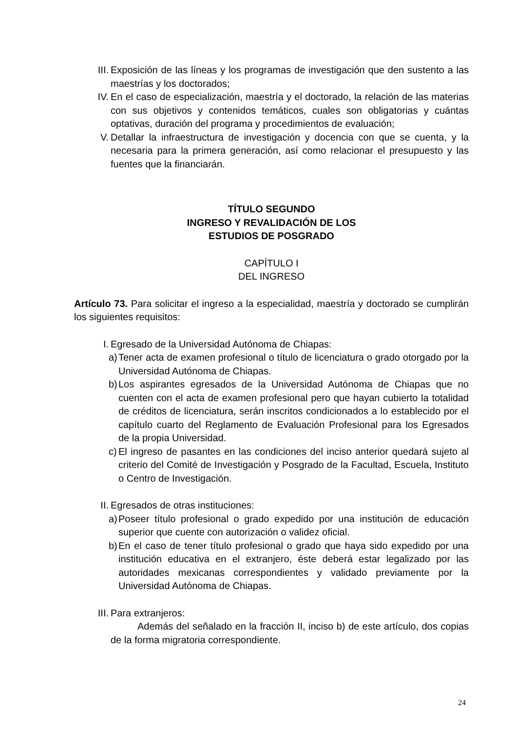III. Exposición de las líneas y los programas de investigación que den sustento a las maestrías y los doctorados;
IV. En el caso de especialización, maestría y el doctorado, la relación de las materias con sus objetivos y contenidos temáticos, cuales son obligatorias y cuántas optativas, duración del programa y procedimientos de evaluación;
V. Detallar la infraestructura de investigación y docencia con que se cuenta, y la necesaria para la primera generación, así como relacionar el presupuesto y las fuentes que la financiarán.
TÍTULO SEGUNDO
INGRESO Y REVALIDACIÓN DE LOS
ESTUDIOS DE POSGRADO
CAPÍTULO I
DEL INGRESO
Artículo 73. Para solicitar el ingreso a la especialidad, maestría y doctorado se cumplirán los siguientes requisitos:
I. Egresado de la Universidad Autónoma de Chiapas:
a) Tener acta de examen profesional o título de licenciatura o grado otorgado por la Universidad Autónoma de Chiapas.
b) Los aspirantes egresados de la Universidad Autónoma de Chiapas que no cuenten con el acta de examen profesional pero que hayan cubierto la totalidad de créditos de licenciatura, serán inscritos condicionados a lo establecido por el capítulo cuarto del Reglamento de Evaluación Profesional para los Egresados de la propia Universidad.
c) El ingreso de pasantes en las condiciones del inciso anterior quedará sujeto al criterio del Comité de Investigación y Posgrado de la Facultad, Escuela, Instituto o Centro de Investigación.
II. Egresados de otras instituciones:
a) Poseer título profesional o grado expedido por una institución de educación superior que cuente con autorización o validez oficial.
b) En el caso de tener título profesional o grado que haya sido expedido por una institución educativa en el extranjero, éste deberá estar legalizado por las autoridades mexicanas correspondientes y validado previamente por la Universidad Autónoma de Chiapas.
III. Para extranjeros:
Además del señalado en la fracción II, inciso b) de este artículo, dos copias de la forma migratoria correspondiente.
24